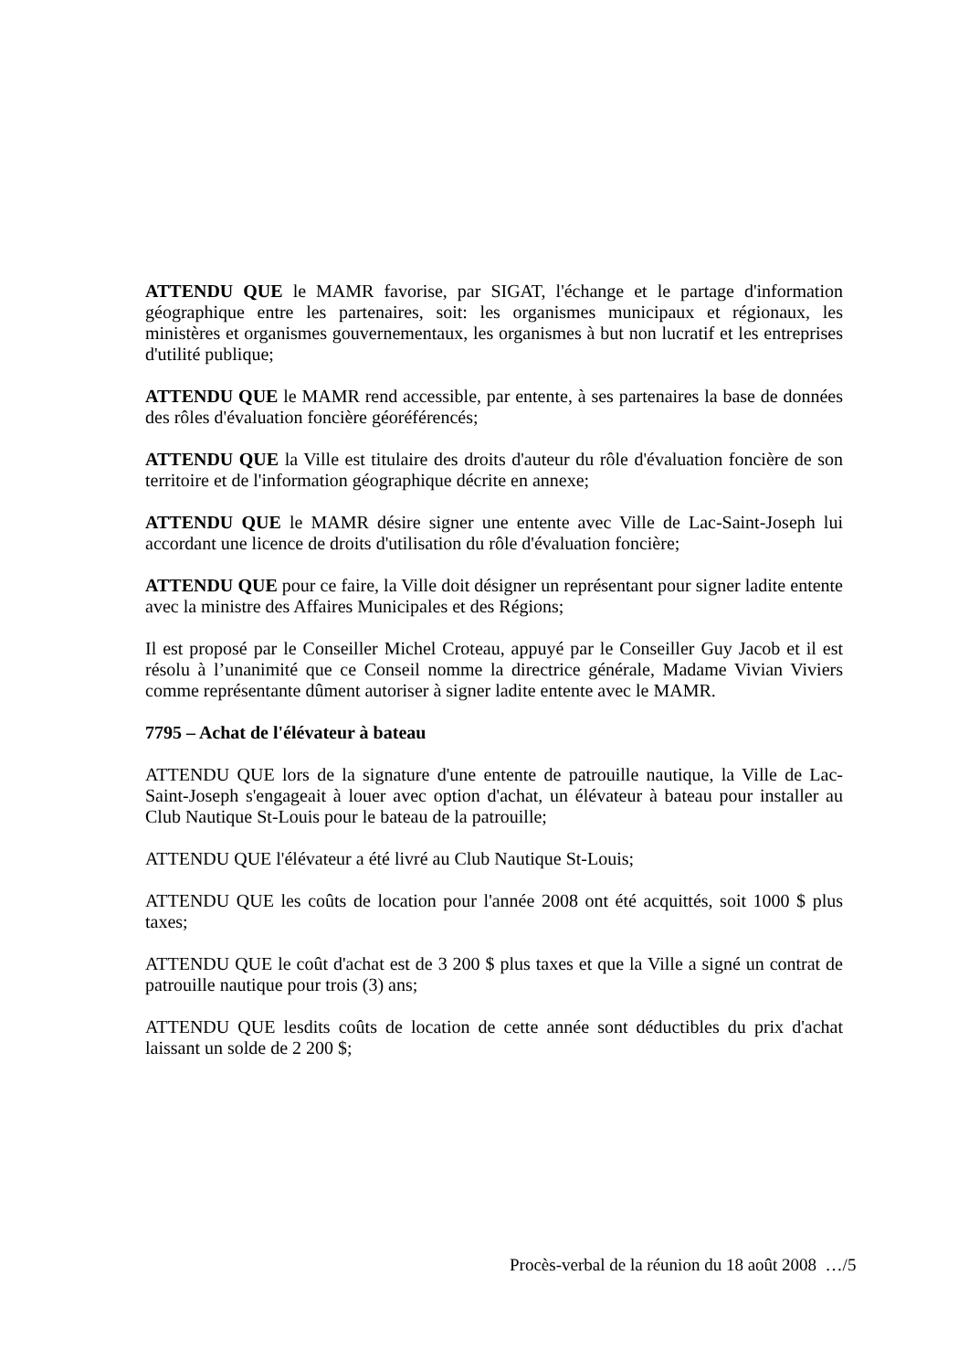ATTENDU QUE le MAMR favorise, par SIGAT, l'échange et le partage d'information géographique entre les partenaires, soit: les organismes municipaux et régionaux, les ministères et organismes gouvernementaux, les organismes à but non lucratif et les entreprises d'utilité publique;
ATTENDU QUE le MAMR rend accessible, par entente, à ses partenaires la base de données des rôles d'évaluation foncière géoréférencés;
ATTENDU QUE la Ville est titulaire des droits d'auteur du rôle d'évaluation foncière de son territoire et de l'information géographique décrite en annexe;
ATTENDU QUE le MAMR désire signer une entente avec Ville de Lac-Saint-Joseph lui accordant une licence de droits d'utilisation du rôle d'évaluation foncière;
ATTENDU QUE pour ce faire, la Ville doit désigner un représentant pour signer ladite entente avec la ministre des Affaires Municipales et des Régions;
Il est proposé par le Conseiller Michel Croteau, appuyé par le Conseiller Guy Jacob et il est résolu à l’unanimité que ce Conseil nomme la directrice générale, Madame Vivian Viviers comme représentante dûment autoriser à signer ladite entente avec le MAMR.
7795 – Achat de l'élévateur à bateau
ATTENDU QUE lors de la signature d'une entente de patrouille nautique, la Ville de Lac-Saint-Joseph s'engageait à louer avec option d'achat, un élévateur à bateau pour installer au Club Nautique St-Louis pour le bateau de la patrouille;
ATTENDU QUE l'élévateur a été livré au Club Nautique St-Louis;
ATTENDU QUE les coûts de location pour l'année 2008 ont été acquittés, soit 1000 $ plus taxes;
ATTENDU QUE le coût d'achat est de 3 200 $ plus taxes et que la Ville a signé un contrat de patrouille nautique pour trois (3) ans;
ATTENDU QUE lesdits coûts de location de cette année sont déductibles du prix d'achat laissant un solde de 2 200 $;
Procès-verbal de la réunion du 18 août 2008 …/5